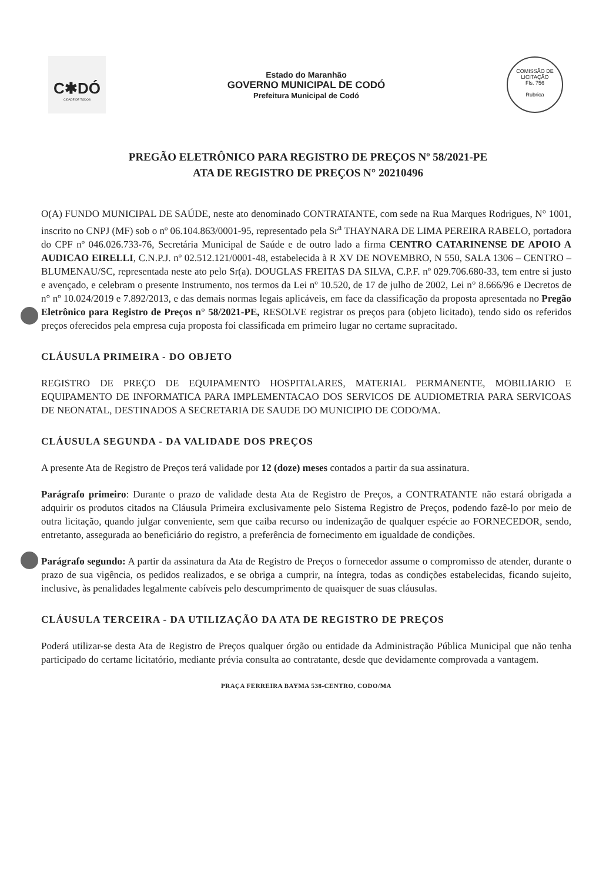C✱DÓ
CIDADE DE TODOS
Estado do Maranhão
GOVERNO MUNICIPAL DE CODÓ
Prefeitura Municipal de Codó
COMISSÃO DE LICITAÇÃO
Fls. 756
Rubrica
PREGÃO ELETRÔNICO PARA REGISTRO DE PREÇOS Nº 58/2021-PE
ATA DE REGISTRO DE PREÇOS N° 20210496
O(A) FUNDO MUNICIPAL DE SAÚDE, neste ato denominado CONTRATANTE, com sede na Rua Marques Rodrigues, N° 1001, inscrito no CNPJ (MF) sob o nº 06.104.863/0001-95, representado pela Sr<sup>a</sup> THAYNARA DE LIMA PEREIRA RABELO, portadora do CPF nº 046.026.733-76, Secretária Municipal de Saúde e de outro lado a firma CENTRO CATARINENSE DE APOIO A AUDICAO EIRELLI, C.N.P.J. nº 02.512.121/0001-48, estabelecida à R XV DE NOVEMBRO, N 550, SALA 1306 – CENTRO – BLUMENAU/SC, representada neste ato pelo Sr(a). DOUGLAS FREITAS DA SILVA, C.P.F. nº 029.706.680-33, tem entre si justo e avençado, e celebram o presente Instrumento, nos termos da Lei nº 10.520, de 17 de julho de 2002, Lei n° 8.666/96 e Decretos de n° nº 10.024/2019 e 7.892/2013, e das demais normas legais aplicáveis, em face da classificação da proposta apresentada no Pregão Eletrônico para Registro de Preços n° 58/2021-PE, RESOLVE registrar os preços para (objeto licitado), tendo sido os referidos preços oferecidos pela empresa cuja proposta foi classificada em primeiro lugar no certame supracitado.
CLÁUSULA PRIMEIRA - DO OBJETO
REGISTRO DE PREÇO DE EQUIPAMENTO HOSPITALARES, MATERIAL PERMANENTE, MOBILIARIO E EQUIPAMENTO DE INFORMATICA PARA IMPLEMENTACAO DOS SERVICOS DE AUDIOMETRIA PARA SERVICOAS DE NEONATAL, DESTINADOS A SECRETARIA DE SAUDE DO MUNICIPIO DE CODO/MA.
CLÁUSULA SEGUNDA - DA VALIDADE DOS PREÇOS
A presente Ata de Registro de Preços terá validade por 12 (doze) meses contados a partir da sua assinatura.
Parágrafo primeiro: Durante o prazo de validade desta Ata de Registro de Preços, a CONTRATANTE não estará obrigada a adquirir os produtos citados na Cláusula Primeira exclusivamente pelo Sistema Registro de Preços, podendo fazê-lo por meio de outra licitação, quando julgar conveniente, sem que caiba recurso ou indenização de qualquer espécie ao FORNECEDOR, sendo, entretanto, assegurada ao beneficiário do registro, a preferência de fornecimento em igualdade de condições.
Parágrafo segundo: A partir da assinatura da Ata de Registro de Preços o fornecedor assume o compromisso de atender, durante o prazo de sua vigência, os pedidos realizados, e se obriga a cumprir, na íntegra, todas as condições estabelecidas, ficando sujeito, inclusive, às penalidades legalmente cabíveis pelo descumprimento de quaisquer de suas cláusulas.
CLÁUSULA TERCEIRA - DA UTILIZAÇÃO DA ATA DE REGISTRO DE PREÇOS
Poderá utilizar-se desta Ata de Registro de Preços qualquer órgão ou entidade da Administração Pública Municipal que não tenha participado do certame licitatório, mediante prévia consulta ao contratante, desde que devidamente comprovada a vantagem.
PRAÇA FERREIRA BAYMA 538-CENTRO, CODO/MA